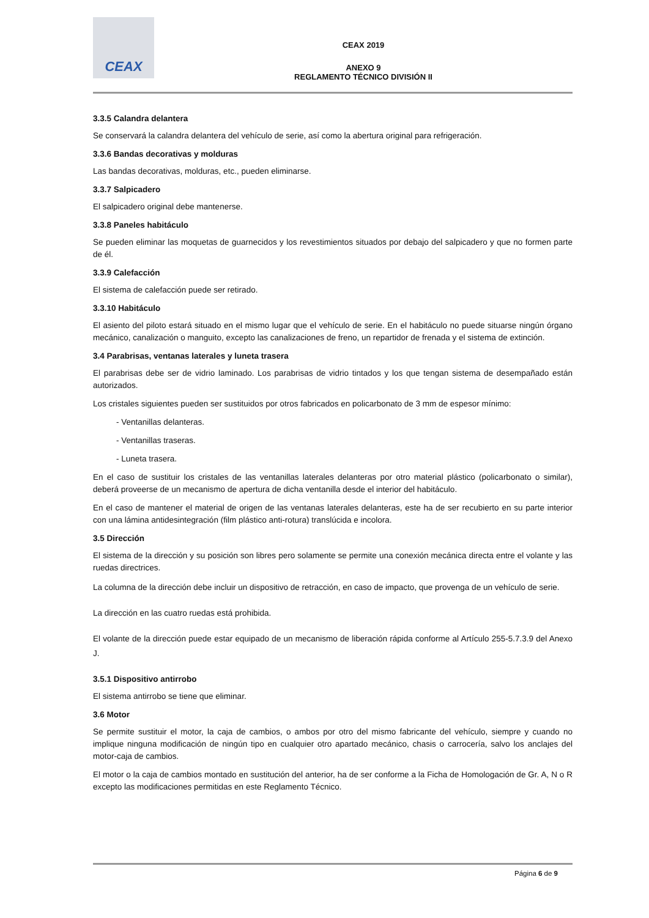CEAX
CEAX 2019
ANEXO 9
REGLAMENTO TÉCNICO DIVISIÓN II
3.3.5 Calandra delantera
Se conservará la calandra delantera del vehículo de serie, así como la abertura original para refrigeración.
3.3.6 Bandas decorativas y molduras
Las bandas decorativas, molduras, etc., pueden eliminarse.
3.3.7 Salpicadero
El salpicadero original debe mantenerse.
3.3.8 Paneles habitáculo
Se pueden eliminar las moquetas de guarnecidos y los revestimientos situados por debajo del salpicadero y que no formen parte de él.
3.3.9 Calefacción
El sistema de calefacción puede ser retirado.
3.3.10 Habitáculo
El asiento del piloto estará situado en el mismo lugar que el vehículo de serie. En el habitáculo no puede situarse ningún órgano mecánico, canalización o manguito, excepto las canalizaciones de freno, un repartidor de frenada y el sistema de extinción.
3.4 Parabrisas, ventanas laterales y luneta trasera
El parabrisas debe ser de vidrio laminado. Los parabrisas de vidrio tintados y los que tengan sistema de desempañado están autorizados.
Los cristales siguientes pueden ser sustituidos por otros fabricados en policarbonato de 3 mm de espesor mínimo:
- Ventanillas delanteras.
- Ventanillas traseras.
- Luneta trasera.
En el caso de sustituir los cristales de las ventanillas laterales delanteras por otro material plástico (policarbonato o similar), deberá proveerse de un mecanismo de apertura de dicha ventanilla desde el interior del habitáculo.
En el caso de mantener el material de origen de las ventanas laterales delanteras, este ha de ser recubierto en su parte interior con una lámina antidesintegración (film plástico anti-rotura) translúcida e incolora.
3.5 Dirección
El sistema de la dirección y su posición son libres pero solamente se permite una conexión mecánica directa entre el volante y las ruedas directrices.
La columna de la dirección debe incluir un dispositivo de retracción, en caso de impacto, que provenga de un vehículo de serie.
La dirección en las cuatro ruedas está prohibida.
El volante de la dirección puede estar equipado de un mecanismo de liberación rápida conforme al Artículo 255-5.7.3.9 del Anexo J.
3.5.1 Dispositivo antirrobo
El sistema antirrobo se tiene que eliminar.
3.6 Motor
Se permite sustituir el motor, la caja de cambios, o ambos por otro del mismo fabricante del vehículo, siempre y cuando no implique ninguna modificación de ningún tipo en cualquier otro apartado mecánico, chasis o carrocería, salvo los anclajes del motor-caja de cambios.
El motor o la caja de cambios montado en sustitución del anterior, ha de ser conforme a la Ficha de Homologación de Gr. A, N o R excepto las modificaciones permitidas en este Reglamento Técnico.
Página 6 de 9